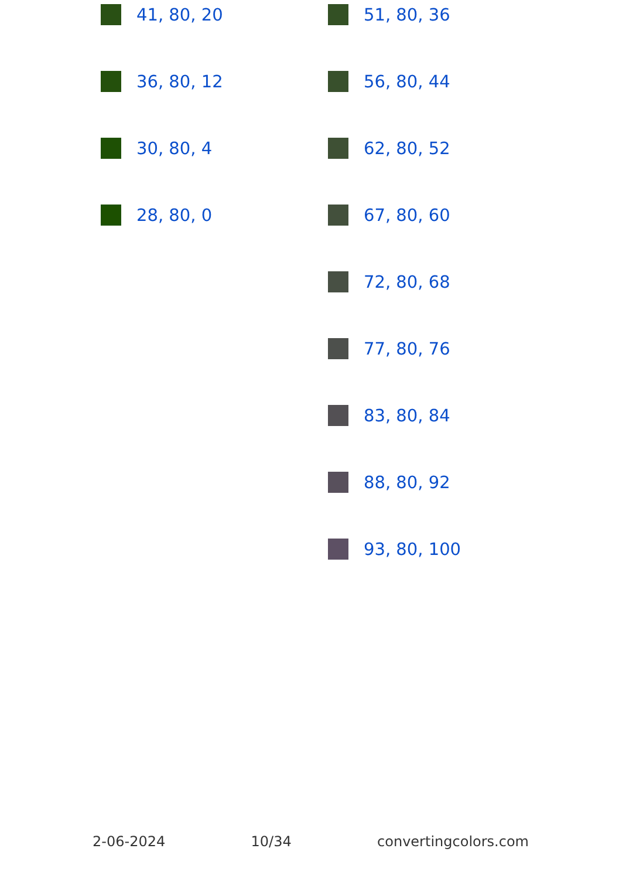41, 80, 20
36, 80, 12
30, 80, 4
28, 80, 0
51, 80, 36
56, 80, 44
62, 80, 52
67, 80, 60
72, 80, 68
77, 80, 76
83, 80, 84
88, 80, 92
93, 80, 100
2-06-2024 10/34 convertingcolors.com